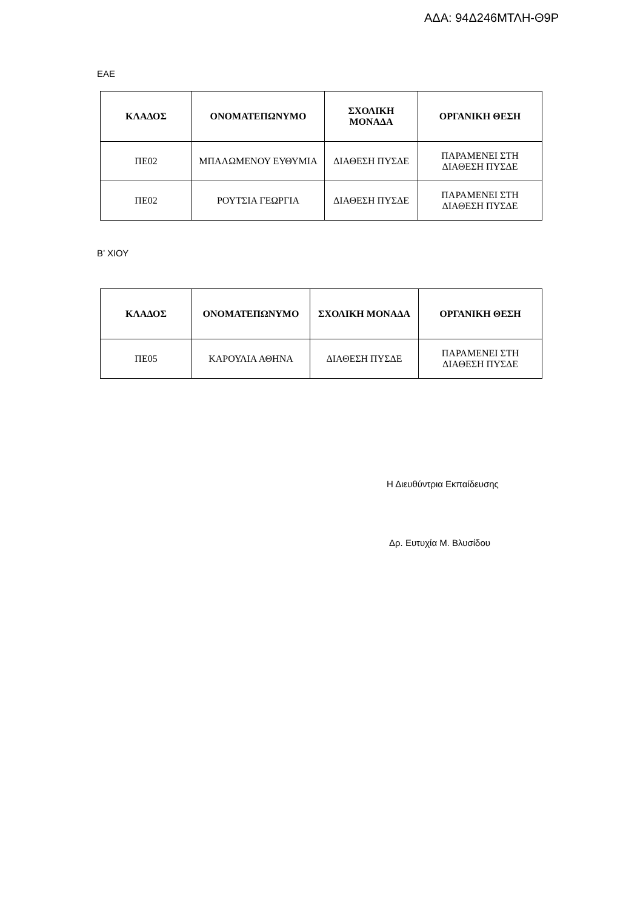ΑΔΑ: 94Δ246ΜΤΛΗ-Θ9Ρ
ΕΑΕ
| ΚΛΑΔΟΣ | ΟΝΟΜΑΤΕΠΩΝΥΜΟ | ΣΧΟΛΙΚΗ ΜΟΝΑΔΑ | ΟΡΓΑΝΙΚΗ ΘΕΣΗ |
| --- | --- | --- | --- |
| ΠΕ02 | ΜΠΑΛΩΜΕΝΟΥ ΕΥΘΥΜΙΑ | ΔΙΑΘΕΣΗ ΠΥΣΔΕ | ΠΑΡΑΜΕΝΕΙ ΣΤΗ ΔΙΑΘΕΣΗ ΠΥΣΔΕ |
| ΠΕ02 | ΡΟΥΤΣΙΑ ΓΕΩΡΓΙΑ | ΔΙΑΘΕΣΗ ΠΥΣΔΕ | ΠΑΡΑΜΕΝΕΙ ΣΤΗ ΔΙΑΘΕΣΗ ΠΥΣΔΕ |
Β’ ΧΙΟΥ
| ΚΛΑΔΟΣ | ΟΝΟΜΑΤΕΠΩΝΥΜΟ | ΣΧΟΛΙΚΗ ΜΟΝΑΔΑ | ΟΡΓΑΝΙΚΗ ΘΕΣΗ |
| --- | --- | --- | --- |
| ΠΕ05 | ΚΑΡΟΥΛΙΑ ΑΘΗΝΑ | ΔΙΑΘΕΣΗ ΠΥΣΔΕ | ΠΑΡΑΜΕΝΕΙ ΣΤΗ ΔΙΑΘΕΣΗ ΠΥΣΔΕ |
Η Διευθύντρια Εκπαίδευσης
Δρ. Ευτυχία Μ. Βλυσίδου